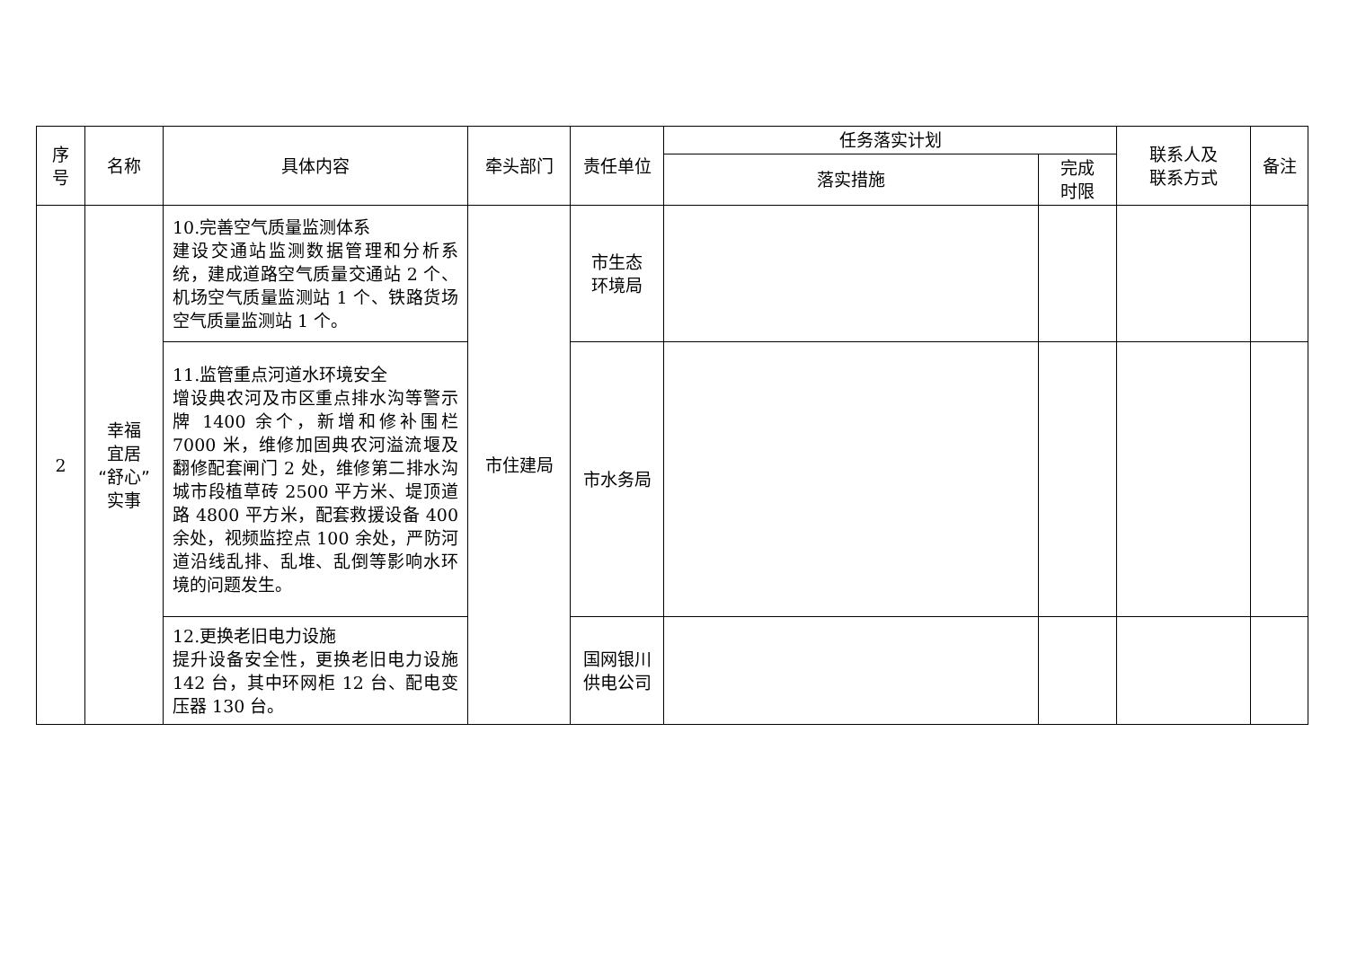| 序 号 | 名称 | 具体内容 | 牵头部门 | 责任单位 | 任务落实计划 | | 联系人及 联系方式 | 备注 |
| --- | --- | --- | --- | --- | --- | --- | --- | --- |
| | | | | | 落实措施 | 完成 时限 | | |
| 2 | 幸福 宜居 “舒心” 实事 | 10.完善空气质量监测体系 建设交通站监测数据管理和分析系统，建成道路空气质量交通站 2 个、机场空气质量监测站 1 个、铁路货场空气质量监测站 1 个。 | 市住建局 | 市生态 环境局 | | | | |
| | | 11.监管重点河道水环境安全 增设典农河及市区重点排水沟等警示牌 1400 余个，新增和修补围栏 7000 米，维修加固典农河溢流堰及翻修配套闸门 2 处，维修第二排水沟城市段植草砖 2500 平方米、堤顶道路 4800 平方米，配套救援设备 400 余处，视频监控点 100 余处，严防河道沿线乱排、乱堆、乱倒等影响水环境的问题发生。 | | 市水务局 | | | | |
| | | 12.更换老旧电力设施 提升设备安全性，更换老旧电力设施 142 台，其中环网柜 12 台、配电变压器 130 台。 | | 国网银川 供电公司 | | | | |